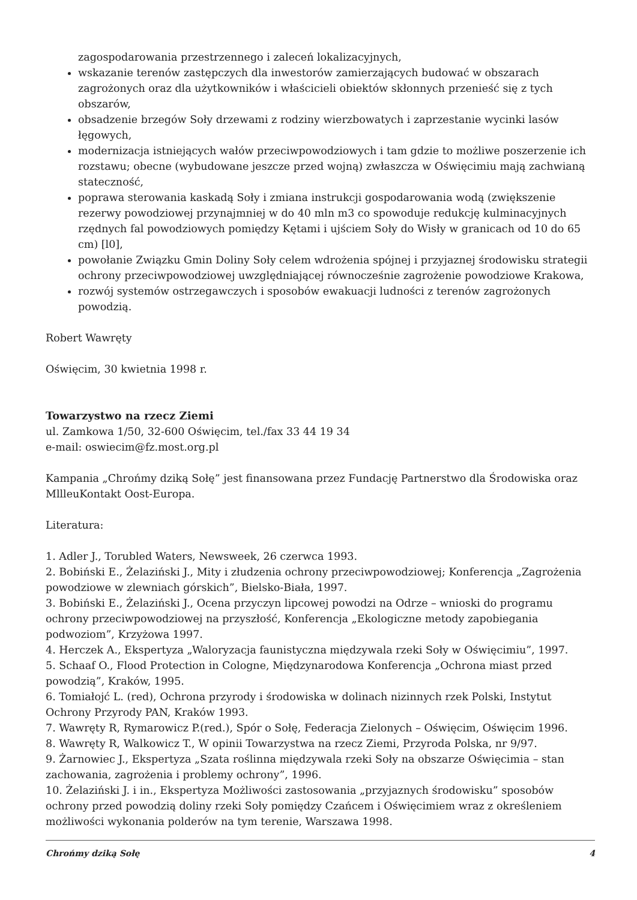zagospodarowania przestrzennego i zaleceń lokalizacyjnych,
wskazanie terenów zastępczych dla inwestorów zamierzających budować w obszarach zagrożonych oraz dla użytkowników i właścicieli obiektów skłonnych przenieść się z tych obszarów,
obsadzenie brzegów Soły drzewami z rodziny wierzbowatych i zaprzestanie wycinki lasów łęgowych,
modernizacja istniejących wałów przeciwpowodziowych i tam gdzie to możliwe poszerzenie ich rozstawu; obecne (wybudowane jeszcze przed wojną) zwłaszcza w Oświęcimiu mają zachwianą stateczność,
poprawa sterowania kaskadą Soły i zmiana instrukcji gospodarowania wodą (zwiększenie rezerwy powodziowej przynajmniej w do 40 mln m3 co spowoduje redukcję kulminacyjnych rzędnych fal powodziowych pomiędzy Kętami i ujściem Soły do Wisły w granicach od 10 do 65 cm) [l0],
powołanie Związku Gmin Doliny Soły celem wdrożenia spójnej i przyjaznej środowisku strategii ochrony przeciwpowodziowej uwzględniającej równocześnie zagrożenie powodziowe Krakowa,
rozwój systemów ostrzegawczych i sposobów ewakuacji ludności z terenów zagrożonych powodzią.
Robert Wawręty
Oświęcim, 30 kwietnia 1998 r.
Towarzystwo na rzecz Ziemi
ul. Zamkowa 1/50, 32-600 Oświęcim, tel./fax 33 44 19 34
e-mail: oswiecim@fz.most.org.pl
Kampania „Chrońmy dziką Sołę” jest finansowana przez Fundację Partnerstwo dla Środowiska oraz MlllеuKontakt Oost-Europa.
Literatura:
1. Adler J., Torubled Waters, Newsweek, 26 czerwca 1993.
2. Bobiński E., Żelaziński J., Mity i złudzenia ochrony przeciwpowodziowej; Konferencja „Zagrożenia powodziowe w zlewniach górskich”, Bielsko-Biała, 1997.
3. Bobiński E., Żelaziński J., Ocena przyczyn lipcowej powodzi na Odrze – wnioski do programu ochrony przeciwpowodziowej na przyszłość, Konferencja „Ekologiczne metody zapobiegania podwoziom”, Krzyżowa 1997.
4. Herczek A., Ekspertyza „Waloryzacja faunistyczna międzywala rzeki Soły w Oświęcimiu”, 1997.
5. Schaaf O., Flood Protection in Cologne, Międzynarodowa Konferencja „Ochrona miast przed powodzią”, Kraków, 1995.
6. Tomiałojć L. (red), Ochrona przyrody i środowiska w dolinach nizinnych rzek Polski, Instytut Ochrony Przyrody PAN, Kraków 1993.
7. Wawręty R, Rymarowicz P.(red.), Spór o Sołę, Federacja Zielonych – Oświęcim, Oświęcim 1996.
8. Wawręty R, Walkowicz T., W opinii Towarzystwa na rzecz Ziemi, Przyroda Polska, nr 9/97.
9. Żarnowiec J., Ekspertyza „Szata roślinna międzywala rzeki Soły na obszarze Oświęcimia – stan zachowania, zagrożenia i problemy ochrony”, 1996.
10. Żelaziński J. i in., Ekspertyza Możliwości zastosowania „przyjaznych środowisku” sposobów ochrony przed powodzią doliny rzeki Soły pomiędzy Czańcem i Oświęcimiem wraz z określeniem możliwości wykonania polderów na tym terenie, Warszawa 1998.
Chrońmy dziką Sołę 4